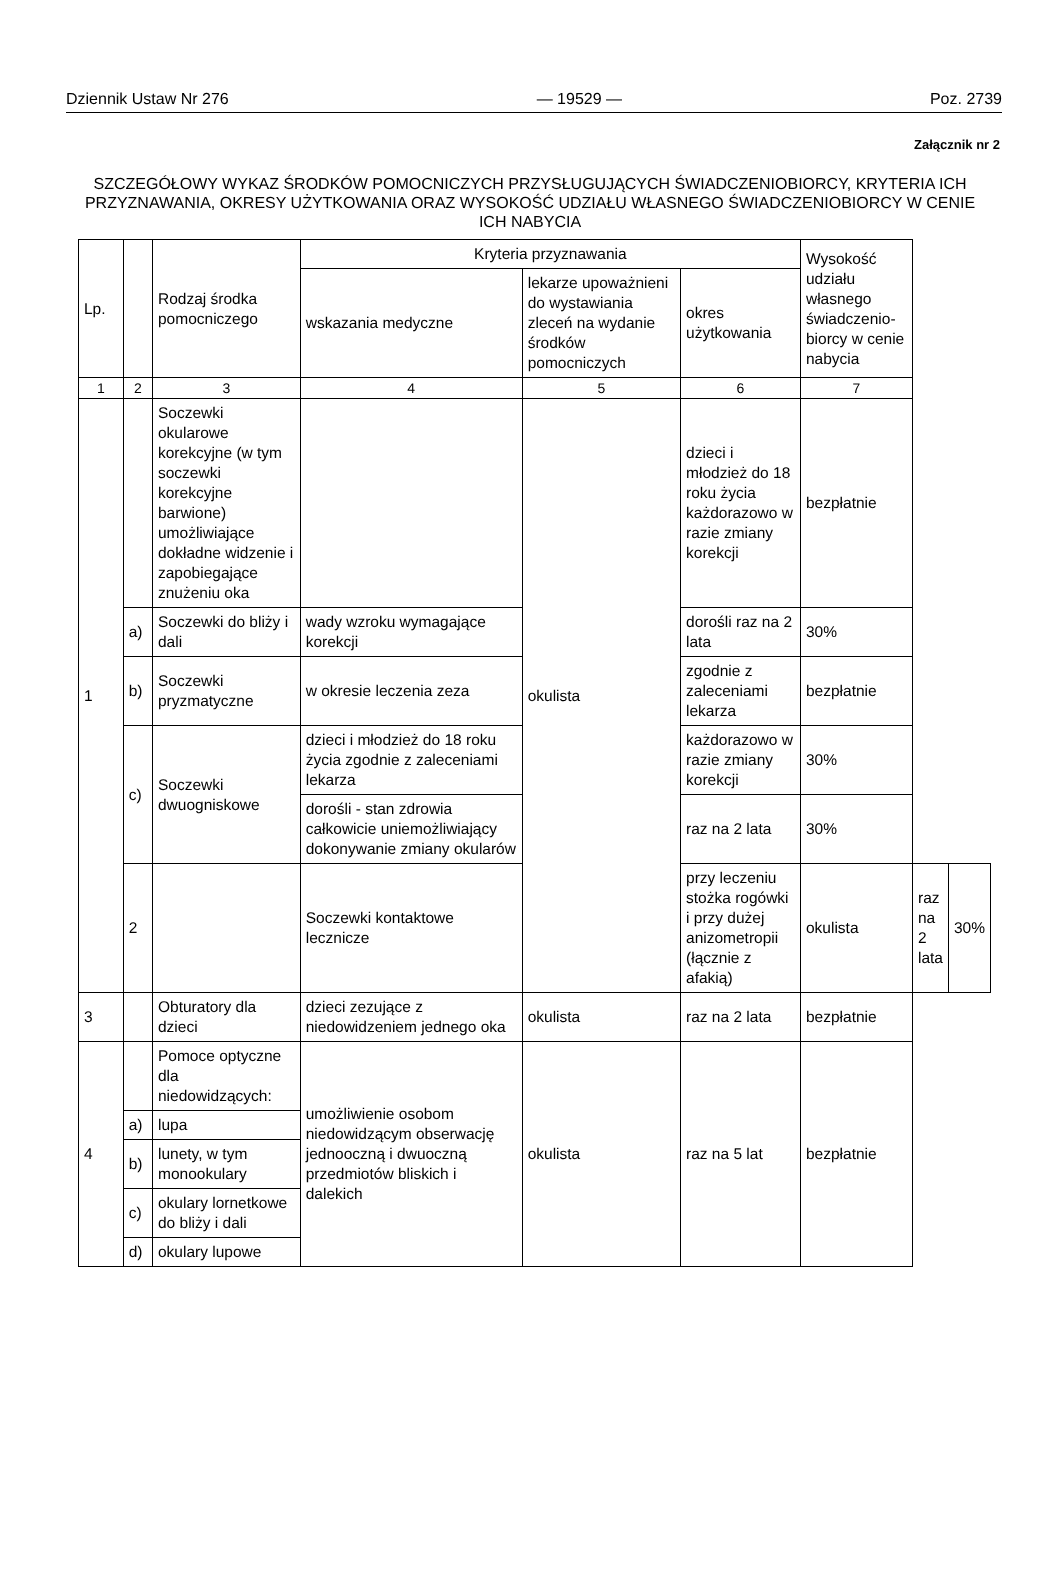Dziennik Ustaw Nr 276 — 19529 — Poz. 2739
Załącznik nr 2
SZCZEGÓŁOWY WYKAZ ŚRODKÓW POMOCNICZYCH PRZYSŁUGUJĄCYCH ŚWIADCZENIOBIORCY, KRYTERIA ICH PRZYZNAWANIA, OKRESY UŻYTKOWANIA ORAZ WYSOKOŚĆ UDZIAŁU WŁASNEGO ŚWIADCZENIOBIORCY W CENIE ICH NABYCIA
| Lp. | | Rodzaj środka pomocniczego | Kryteria przyznawania | | | Wysokość udziału własnego świadczenio-biorcy w cenie nabycia | | |
| --- | --- | --- | --- | --- | --- | --- | --- | --- |
| | | | wskazania medyczne | lekarze upoważnieni do wystawiania zleceń na wydanie środków pomocniczych | okres użytkowania | | | |
| 1 | 2 | 3 | 4 | 5 | 6 | 7 | | |
| 1 | | Soczewki okularowe korekcyjne (w tym soczewki korekcyjne barwione) umożliwiające dokładne widzenie i zapobiegające znużeniu oka | | okulista | dzieci i młodzież do 18 roku życia każdorazowo w razie zmiany korekcji | bezpłatnie | | |
| | a) | Soczewki do bliży i dali | wady wzroku wymagające korekcji | | dorośli raz na 2 lata | 30% | | |
| | b) | Soczewki pryzmatyczne | w okresie leczenia zeza | | zgodnie z zaleceniami lekarza | bezpłatnie | | |
| | c) | Soczewki dwuogniskowe | dzieci i młodzież do 18 roku życia zgodnie z zaleceniami lekarza | | każdorazowo w razie zmiany korekcji | 30% | | |
| | | | dorośli - stan zdrowia całkowicie uniemożliwiający dokonywanie zmiany okularów | | raz na 2 lata | 30% | | |
| | 2 | | Soczewki kontaktowe lecznicze | | przy leczeniu stożka rogówki i przy dużej anizometropii (łącznie z afakią) | okulista | raz na 2 lata | 30% |
| 3 | | Obturatory dla dzieci | dzieci zezujące z niedowidzeniem jednego oka | okulista | raz na 2 lata | bezpłatnie | | |
| 4 | | Pomoce optyczne dla niedowidzących: | umożliwienie osobom niedowidzącym obserwację jednooczną i dwuoczną przedmiotów bliskich i dalekich | okulista | raz na 5 lat | bezpłatnie | | |
| | a) | lupa | | | | | | |
| | b) | lunety, w tym monookulary | | | | | | |
| | c) | okulary lornetkowe do bliży i dali | | | | | | |
| | d) | okulary lupowe | | | | | | |